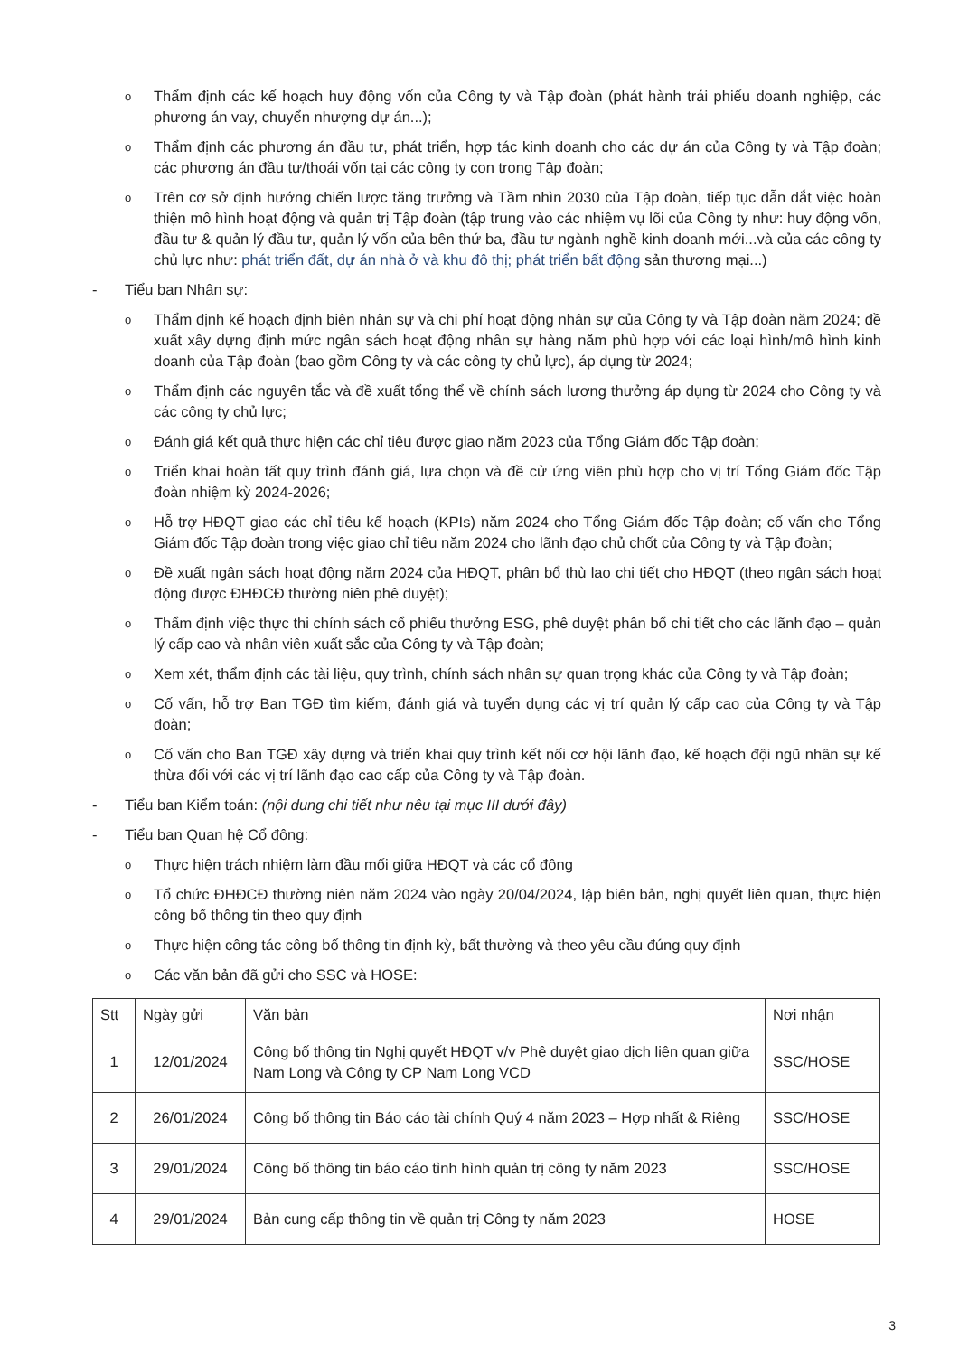o Thẩm định các kế hoạch huy động vốn của Công ty và Tập đoàn (phát hành trái phiếu doanh nghiệp, các phương án vay, chuyển nhượng dự án...);
o Thẩm định các phương án đầu tư, phát triển, hợp tác kinh doanh cho các dự án của Công ty và Tập đoàn; các phương án đầu tư/thoái vốn tại các công ty con trong Tập đoàn;
o Trên cơ sở định hướng chiến lược tăng trưởng và Tầm nhìn 2030 của Tập đoàn, tiếp tục dẫn dắt việc hoàn thiện mô hình hoạt động và quản trị Tập đoàn (tập trung vào các nhiệm vụ lõi của Công ty như: huy động vốn, đầu tư & quản lý đầu tư, quản lý vốn của bên thứ ba, đầu tư ngành nghề kinh doanh mới...và của các công ty chủ lực như: phát triển đất, dự án nhà ở và khu đô thị; phát triển bất động sản thương mại...)
- Tiểu ban Nhân sự:
o Thẩm định kế hoạch định biên nhân sự và chi phí hoạt động nhân sự của Công ty và Tập đoàn năm 2024; đề xuất xây dựng định mức ngân sách hoạt động nhân sự hàng năm phù hợp với các loại hình/mô hình kinh doanh của Tập đoàn (bao gồm Công ty và các công ty chủ lực), áp dụng từ 2024;
o Thẩm định các nguyên tắc và đề xuất tổng thể về chính sách lương thưởng áp dụng từ 2024 cho Công ty và các công ty chủ lực;
o Đánh giá kết quả thực hiện các chỉ tiêu được giao năm 2023 của Tổng Giám đốc Tập đoàn;
o Triển khai hoàn tất quy trình đánh giá, lựa chọn và đề cử ứng viên phù hợp cho vị trí Tổng Giám đốc Tập đoàn nhiệm kỳ 2024-2026;
o Hỗ trợ HĐQT giao các chỉ tiêu kế hoạch (KPIs) năm 2024 cho Tổng Giám đốc Tập đoàn; cố vấn cho Tổng Giám đốc Tập đoàn trong việc giao chỉ tiêu năm 2024 cho lãnh đạo chủ chốt của Công ty và Tập đoàn;
o Đề xuất ngân sách hoạt động năm 2024 của HĐQT, phân bổ thù lao chi tiết cho HĐQT (theo ngân sách hoạt động được ĐHĐCĐ thường niên phê duyệt);
o Thẩm định việc thực thi chính sách cổ phiếu thưởng ESG, phê duyệt phân bổ chi tiết cho các lãnh đạo – quản lý cấp cao và nhân viên xuất sắc của Công ty và Tập đoàn;
o Xem xét, thẩm định các tài liệu, quy trình, chính sách nhân sự quan trọng khác của Công ty và Tập đoàn;
o Cố vấn, hỗ trợ Ban TGĐ tìm kiếm, đánh giá và tuyển dụng các vị trí quản lý cấp cao của Công ty và Tập đoàn;
o Cố vấn cho Ban TGĐ xây dựng và triển khai quy trình kết nối cơ hội lãnh đạo, kế hoạch đội ngũ nhân sự kế thừa đối với các vị trí lãnh đạo cao cấp của Công ty và Tập đoàn.
- Tiểu ban Kiểm toán: (nội dung chi tiết như nêu tại mục III dưới đây)
- Tiểu ban Quan hệ Cổ đông:
o Thực hiện trách nhiệm làm đầu mối giữa HĐQT và các cổ đông
o Tổ chức ĐHĐCĐ thường niên năm 2024 vào ngày 20/04/2024, lập biên bản, nghị quyết liên quan, thực hiện công bố thông tin theo quy định
o Thực hiện công tác công bố thông tin định kỳ, bất thường và theo yêu cầu đúng quy định
o Các văn bản đã gửi cho SSC và HOSE:
| Stt | Ngày gửi | Văn bản | Nơi nhận |
| --- | --- | --- | --- |
| 1 | 12/01/2024 | Công bố thông tin Nghị quyết HĐQT v/v Phê duyệt giao dịch liên quan giữa Nam Long và Công ty CP Nam Long VCD | SSC/HOSE |
| 2 | 26/01/2024 | Công bố thông tin Báo cáo tài chính Quý 4 năm 2023 – Hợp nhất & Riêng | SSC/HOSE |
| 3 | 29/01/2024 | Công bố thông tin báo cáo tình hình quản trị công ty năm 2023 | SSC/HOSE |
| 4 | 29/01/2024 | Bản cung cấp thông tin về quản trị Công ty năm 2023 | HOSE |
3